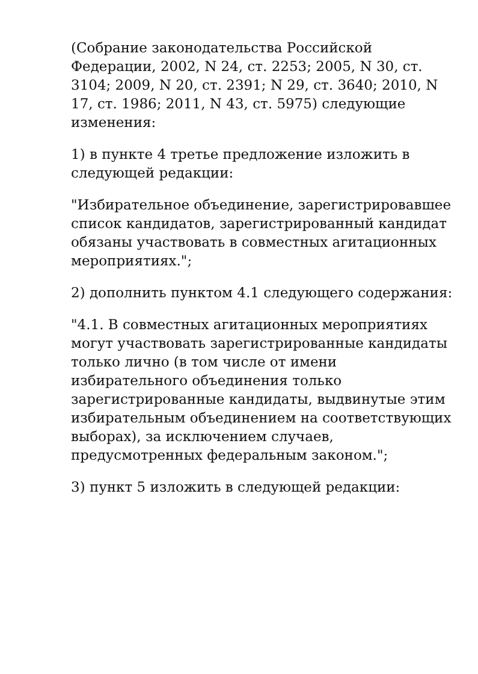(Собрание законодательства Российской Федерации, 2002, N 24, ст. 2253; 2005, N 30, ст. 3104; 2009, N 20, ст. 2391; N 29, ст. 3640; 2010, N 17, ст. 1986; 2011, N 43, ст. 5975) следующие изменения:
1) в пункте 4 третье предложение изложить в следующей редакции:
"Избирательное объединение, зарегистрировавшее список кандидатов, зарегистрированный кандидат обязаны участвовать в совместных агитационных мероприятиях.";
2) дополнить пунктом 4.1 следующего содержания:
"4.1. В совместных агитационных мероприятиях могут участвовать зарегистрированные кандидаты только лично (в том числе от имени избирательного объединения только зарегистрированные кандидаты, выдвинутые этим избирательным объединением на соответствующих выборах), за исключением случаев, предусмотренных федеральным законом.";
3) пункт 5 изложить в следующей редакции: